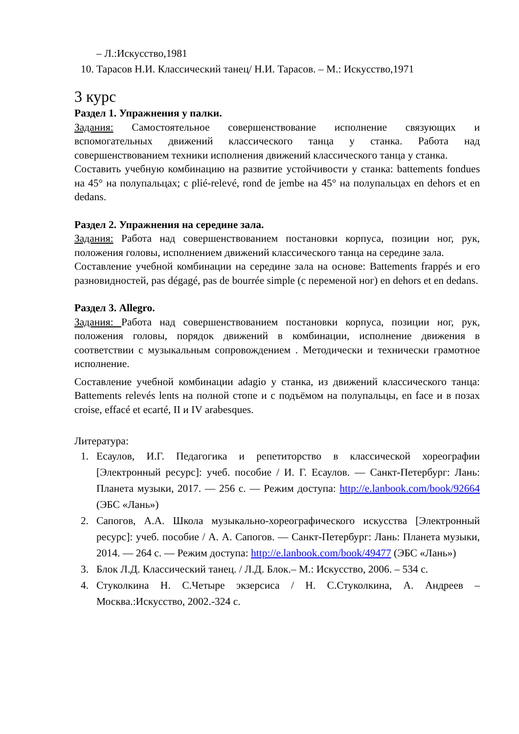– Л.:Искусство,1981
10. Тарасов Н.И. Классический танец/ Н.И. Тарасов. – М.: Искусство,1971
3 курс
Раздел 1. Упражнения у палки.
Задания: Самостоятельное совершенствование исполнение связующих и вспомогательных движений классического танца у станка. Работа над совершенствованием техники исполнения движений классического танца у станка.
Составить учебную комбинацию на развитие устойчивости у станка: battements fondues на 45° на полупальцах; с plié-relevé, rond de jembe на 45° на полупальцах en dehors et en dedans.
Раздел 2. Упражнения на середине зала.
Задания: Работа над совершенствованием постановки корпуса, позиции ног, рук, положения головы, исполнением движений классического танца на середине зала.
Составление учебной комбинации на середине зала на основе: Battements frappés и его разновидностей, pas dégagé, pas de bourrée simple (с переменой ног) en dehors et en dedans.
Раздел 3. Allegro.
Задания: Работа над совершенствованием постановки корпуса, позиции ног, рук, положения головы, порядок движений в комбинации, исполнение движения в соответствии с музыкальным сопровождением . Методически и технически грамотное исполнение.
Составление учебной комбинации adagio у станка, из движений классического танца: Battements relevés lents на полной стопе и с подъёмом на полупальцы, en face и в позах croise, effacé et ecarté, II и IV arabesques.
Литература:
1. Есаулов, И.Г. Педагогика и репетиторство в классической хореографии [Электронный ресурс]: учеб. пособие / И. Г. Есаулов. — Санкт-Петербург: Лань: Планета музыки, 2017. — 256 с. — Режим доступа: http://e.lanbook.com/book/92664 (ЭБС «Лань»)
2. Сапогов, А.А. Школа музыкально-хореографического искусства [Электронный ресурс]: учеб. пособие / А. А. Сапогов. — Санкт-Петербург: Лань: Планета музыки, 2014. — 264 с. — Режим доступа: http://e.lanbook.com/book/49477 (ЭБС «Лань»)
3. Блок Л.Д. Классический танец. / Л.Д. Блок.– М.: Искусство, 2006. – 534 с.
4. Стуколкина Н. С.Четыре экзерсиса / Н. С.Стуколкина, А. Андреев – Москва.:Искусство, 2002.-324 с.